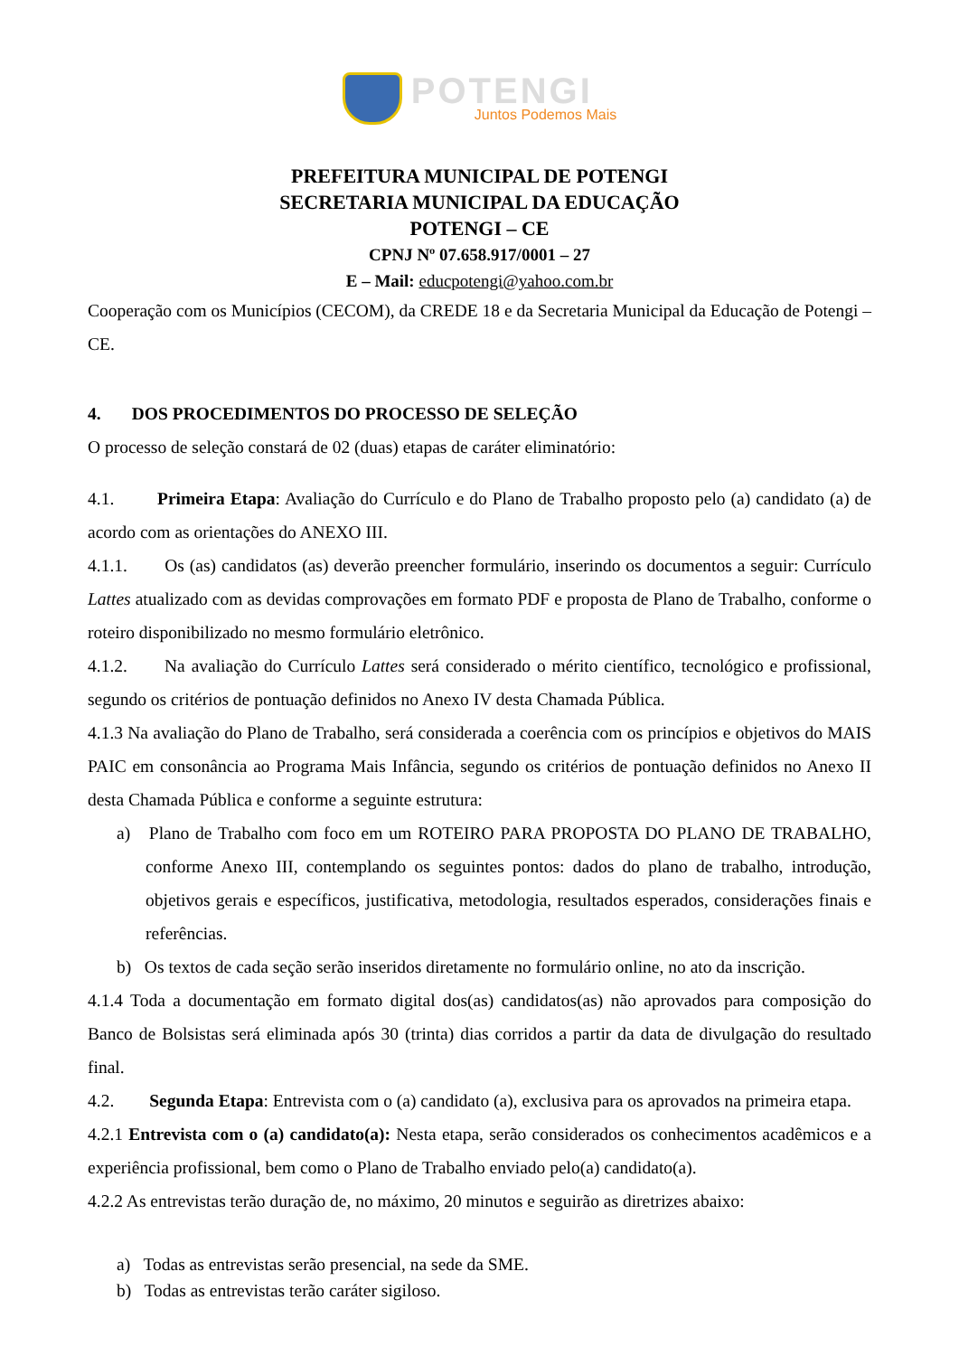POTENGI
Juntos Podemos Mais
PREFEITURA MUNICIPAL DE POTENGI
SECRETARIA MUNICIPAL DA EDUCAÇÃO
POTENGI – CE
CPNJ Nº 07.658.917/0001 – 27
E – Mail: educpotengi@yahoo.com.br
Cooperação com os Municípios (CECOM), da CREDE 18 e da Secretaria Municipal da Educação de Potengi – CE.
4. DOS PROCEDIMENTOS DO PROCESSO DE SELEÇÃO
O processo de seleção constará de 02 (duas) etapas de caráter eliminatório:
4.1. Primeira Etapa: Avaliação do Currículo e do Plano de Trabalho proposto pelo (a) candidato (a) de acordo com as orientações do ANEXO III.
4.1.1. Os (as) candidatos (as) deverão preencher formulário, inserindo os documentos a seguir: Currículo Lattes atualizado com as devidas comprovações em formato PDF e proposta de Plano de Trabalho, conforme o roteiro disponibilizado no mesmo formulário eletrônico.
4.1.2. Na avaliação do Currículo Lattes será considerado o mérito científico, tecnológico e profissional, segundo os critérios de pontuação definidos no Anexo IV desta Chamada Pública.
4.1.3 Na avaliação do Plano de Trabalho, será considerada a coerência com os princípios e objetivos do MAIS PAIC em consonância ao Programa Mais Infância, segundo os critérios de pontuação definidos no Anexo II desta Chamada Pública e conforme a seguinte estrutura:
a) Plano de Trabalho com foco em um ROTEIRO PARA PROPOSTA DO PLANO DE TRABALHO, conforme Anexo III, contemplando os seguintes pontos: dados do plano de trabalho, introdução, objetivos gerais e específicos, justificativa, metodologia, resultados esperados, considerações finais e referências.
b) Os textos de cada seção serão inseridos diretamente no formulário online, no ato da inscrição.
4.1.4 Toda a documentação em formato digital dos(as) candidatos(as) não aprovados para composição do Banco de Bolsistas será eliminada após 30 (trinta) dias corridos a partir da data de divulgação do resultado final.
4.2. Segunda Etapa: Entrevista com o (a) candidato (a), exclusiva para os aprovados na primeira etapa.
4.2.1 Entrevista com o (a) candidato(a): Nesta etapa, serão considerados os conhecimentos acadêmicos e a experiência profissional, bem como o Plano de Trabalho enviado pelo(a) candidato(a).
4.2.2 As entrevistas terão duração de, no máximo, 20 minutos e seguirão as diretrizes abaixo:
a) Todas as entrevistas serão presencial, na sede da SME.
b) Todas as entrevistas terão caráter sigiloso.